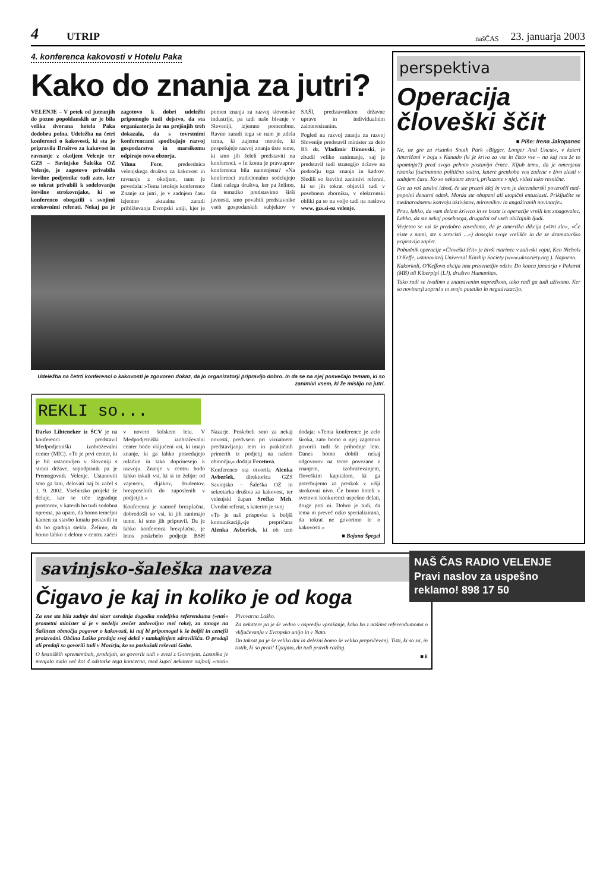4 UTRIP našČAS 23. januarja 2003
4. konferenca kakovosti v Hotelu Paka
Kako do znanja za jutri?
VELENJE – V petek od jutranjih do pozno popoldanskih ur je bila velika dvorana hotela Paka dodobra polna. Udeležba na četri konferenci o kakovosti, ki sta jo pripravila Društvo za kakovost in ravnanje z okoljem Velenje ter GZS – Savinjsko Šaleška OZ Velenje, je zagotovo privabila številne podjetnike tudi zato, ker so tokrat privabili k sodelovanju številne strokovnjake, ki so konferenco obogatili s svojimi strokovnimi referati. Nekaj pa je zagotovo k dobri udeležbi pripomoglo tudi dejstvo, da sta organizatorja že na prejšnjih treh dokazala, da s tovrstnimi konferencami spodbujajo razvoj gospodarstva in marsikomu odpirajo nova obzorja.
Vilma Fece, predsednica velenjskega društva za kakovost in ravnanje z okoljem, nam je povedala: »Tema letošnje konference Znanje za jutri, je v zadnjem času izjemno aktualna zaradi približevanja Evropski uniji, kjer je pomen znanja za razvoj slovenske industrije, pa tudi naše bivanje v Sloveniji, izjemno pomembno. Ravno zaradi tega se nam je zdela tema, ki zajema metode, ki pospešujejo razvoj znanja tiste teme, ki smo jih želeli predstaviti na konferenci. « In komu je pravzaprav konferenca bila namenjena? »Na konferenci tradicionalno sodelujejo člani našega društva, ker pa želimo, da tematiko predstavimo širši javnosti, smo povabili predstavnike vseh gospodarskih subjektov v SAŠI, predstavnikom državne uprave in individualnim zainteresiranim.
Pogled na razvoj znanja za razvoj Slovenije predstavil minister za delo RS dr. Vladimir Dimovski, je zbudil veliko zanimanje, saj je predstavil tudi strategijo države na področju trga znanja in kadrov. Sledili so številni zanimivi referati, ki so jih tokrat objavili tudi v posebnem zborniku, v elektronski obliki pa so na voljo tudi na naslovu www. gzs.si-oz velenje.
Udeležba na četrti konferenci o kakovosti je zgovoren dokaz, da jo organizatorji pripravijo dobro. In da se na njej posvečajo temam, ki so zanimivi vsem, ki že mislijo na jutri.
REKLI so...
Darko Lihteneker iz ŠCV je na konferenci predstavil Medpodjetniški izobraževalni center (MIC). »To je prvi center, ki je bil ustanovljen v Sloveniji s strani države, sopodpisnik pa je Premogovnik Velenje. Ustanovili smo ga lani, delovati naj bi začel s 1. 9. 2002. Vsebinsko projekt že deluje, kar se tiče izgradnje prostorov, v katerih bo tudi sodobna oprema, pa upam, da bomo temeljni kamen za stavbo kmalu postavili in da bo gradnja stekla. Želimo, da bomo lahko z delom v centru začeli v novem šolskem letu. V Medpodjetniški izobraževalni center bodo vključeni vsi, ki imajo znanje, ki ga lahko posredujejo mladim in tako doprinesejo k razvoju. Znanje v centru bodo lahko iskali vsi, ki si to želijo: od vajencev, dijakov, študentov, brezposelnih do zaposlenih v podjetjih.«
Konferenca je namreč brezplačna, dobrodošli so vsi, ki jih zanimajo teme. ki smo jih pripravil. Da je lahko konferenca brezplačna, je letos poskrbelo podjetje BSH Nazarje. Poskrbeli smo za nekaj novosti, predvsem pri vizualnem predstavljanju tem in praktičnih primerih iz podjetij na našem območju,« dodaja Fecetova.
Konferenco sta otvorila Alenka Avberšek, direktorica GZS Savinjsko – Šaleška OZ in sekretarka društva za kakovost, ter velenjski župan Srečko Meh. Uvodni referat, s katerim je svoj
»To je naš prispevke k boljši komunikaciji,«je prepričana Alenka Avberšek, ki ob tem dodaja: »Tema konference je zelo široka, zato bomo o njej zagotovo govorili tudi še prihodnje leto. Danes bomo dobili nekaj odgovorov na teme povezane z znanjem, izobraževanjem, človeškim kapitalom, ki ga potrebujemo za preskok v višji strokovni nivo. Če bomo hoteli v svetovni konkurenci uspešno delati, druge poti ni. Dobro je tudi, da tema ni preveč ozko specializirana, da tokrat ne govorimo le o kakovosti.«
■ Bojana Špegel
perspektiva
Operacija človeški ščit
■ Piše: Irena Jakopanec
Ne, ne gre za risanko South Park »Bigger, Longer And Uncut«, v kateri Američani v boju s Kanado (ki je kriva za vse in čisto vse – na kaj nas že to spominja?) pred svojo pehoto postavijo črnce. Kljub temu, da je omenjena risanka fascinantna politična satira, katere grenkoba vas zadene v živo zlasti v zadnjem času. Ko so nekatere stvari, prikazane v njej, videti tako resnične.
Gre za vaš zasilni izhod, če ste prazni idej in vam je decemberski povzročil nad-popolni denarni odtok. Morda ste obupani ali utopični entuziasti. Priključite se mednarodnemu konvoju aktivistov, mirovnikov in angažiranih novinarjev.
Prav, lahko, da vam delam krivico in se boste iz operacije vrnili kot zmagovalec. Lahko, da ste nekaj posebnega, drugačni od vseh običajnih ljudi.
Verjetno se vsi še predobro zavedamo, da je ameriška dikcija (»Osi zla«, »Če niste z nami, ste s teroristi ...«) dosegla svoje vrelišče in da se dramaturško pripravlja zaplet.
Pobudnik operacije »Človeški ščit« je bivši marinec v zalivski vojni, Ken Nichols O'Keffe, ustanovitelj Universal Kinship Society (www.uksociety.org ). Naporno.
Kakorkoli, O'Keffova akcija ima presenetljiv odziv. Do konca januarja v Pekarni (MB) ali Kiberpipi (LJ), društvo Humanitas.
Tako radi se hvalimo z znanstvenim napredkom, tako radi ga tudi uživamo. Ker so novinarji zoprni s to svojo patetiko in negativizacijo.
savinjsko-šaleška naveza
Čigavo je kaj in koliko je od koga
Za ene sta bila zadnje dni sicer osrednja dogodka nedeljska referenduma (»naš« prometni minister si je v nedeljo zvečer zadovoljno mel roke), za mnoge na Šašinem območju pogovor o kakovosti, ki naj bi pripomogel k še boljši in cenejši proizvodni. Občina Laško prodaja svoj delež v tamkajšnjem zdravilišču. O prodaji ali predaji so govorili tudi v Mozirju, ko so poskušali reševati Golte.
O lastniških spremembah, prodajah, so govorili tudi v zvezi z Gorenjem. Lastnika je menjalo malo več kot 4 odstotke tega koncerna, med kupci nekatere najbolj »moti« Pivovarna Laško.
Za nekatere pa je še vedno v ospredju vprašanje, kako bo z našima referendumoma o vključevanju v Evropsko unijo in v Nato.
Do takrat pa je še veliko dni in deležni bomo še veliko prepričevanj. Tisti, ki so za, in tistih, ki so proti! Upajmo, da tudi pravih razlag.
■ k
NAŠ ČAS RADIO VELENJE
Pravi naslov za uspešno reklamo! 898 17 50